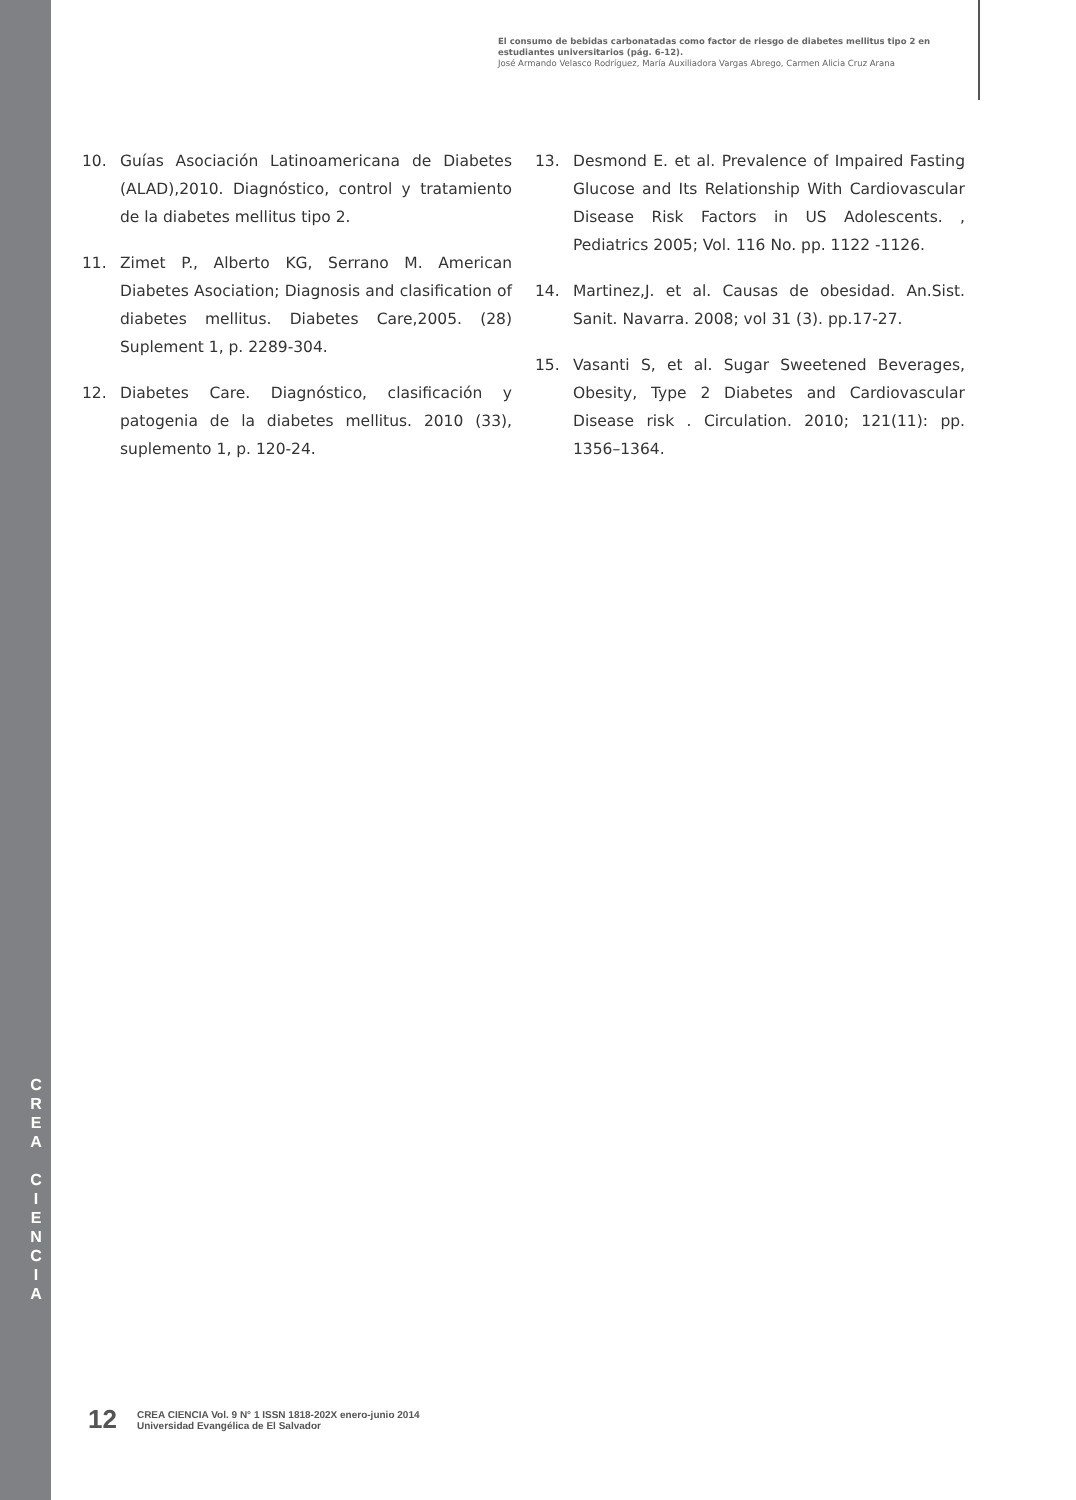C
R
E
A
C
I
E
N
C
I
A
El consumo de bebidas carbonatadas como factor de riesgo de diabetes mellitus tipo 2 en estudiantes universitarios (pág. 6-12).
José Armando Velasco Rodríguez, María Auxiliadora Vargas Abrego, Carmen Alicia Cruz Arana
10. Guías Asociación Latinoamericana de Diabetes (ALAD),2010. Diagnóstico, control y tratamiento de la diabetes mellitus tipo 2.
11. Zimet P., Alberto KG, Serrano M. American Diabetes Asociation; Diagnosis and clasification of diabetes mellitus. Diabetes Care,2005. (28) Suplement 1, p. 2289-304.
12. Diabetes Care. Diagnóstico, clasificación y patogenia de la diabetes mellitus. 2010 (33), suplemento 1, p. 120-24.
13. Desmond E. et al. Prevalence of Impaired Fasting Glucose and Its Relationship With Cardiovascular Disease Risk Factors in US Adolescents. , Pediatrics 2005; Vol. 116 No. pp. 1122 -1126.
14. Martinez,J. et al. Causas de obesidad. An.Sist. Sanit. Navarra. 2008; vol 31 (3). pp.17-27.
15. Vasanti S, et al. Sugar Sweetened Beverages, Obesity, Type 2 Diabetes and Cardiovascular Disease risk . Circulation. 2010; 121(11): pp. 1356–1364.
12 CREA CIENCIA Vol. 9 N° 1 ISSN 1818-202X enero-junio 2014
Universidad Evangélica de El Salvador